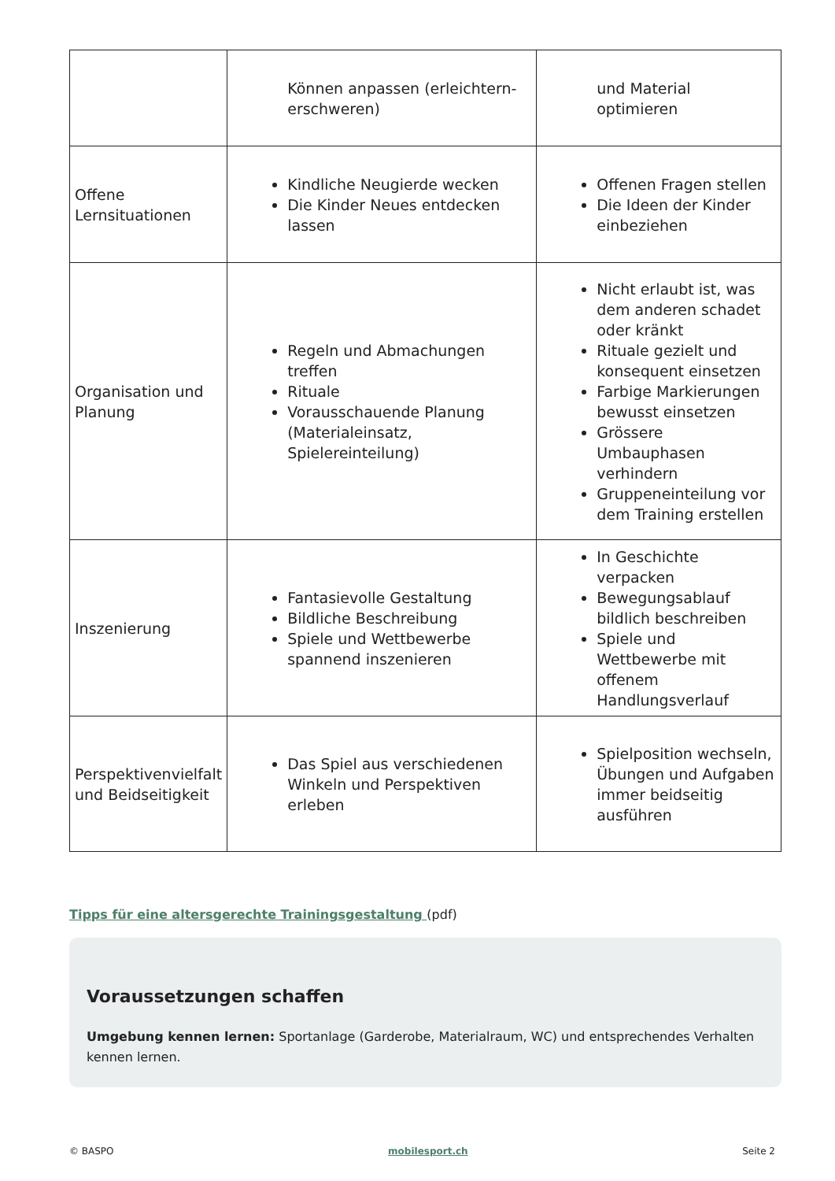| | Können anpassen (erleichtern-erschweren) | und Material optimieren |
| Offene Lernsituationen | Kindliche Neugierde wecken Die Kinder Neues entdecken lassen | Offenen Fragen stellen Die Ideen der Kinder einbeziehen |
| Organisation und Planung | Regeln und Abmachungen treffen Rituale Vorausschauende Planung (Materialeinsatz, Spielereinteilung) | Nicht erlaubt ist, was dem anderen schadet oder kränkt Rituale gezielt und konsequent einsetzen Farbige Markierungen bewusst einsetzen Grössere Umbauphasen verhindern Gruppeneinteilung vor dem Training erstellen |
| Inszenierung | Fantasievolle Gestaltung Bildliche Beschreibung Spiele und Wettbewerbe spannend inszenieren | In Geschichte verpacken Bewegungsablauf bildlich beschreiben Spiele und Wettbewerbe mit offenem Handlungsverlauf |
| Perspektivenvielfalt und Beidseitigkeit | Das Spiel aus verschiedenen Winkeln und Perspektiven erleben | Spielposition wechseln, Übungen und Aufgaben immer beidseitig ausführen |
Tipps für eine altersgerechte Trainingsgestaltung (pdf)
Voraussetzungen schaffen
Umgebung kennen lernen: Sportanlage (Garderobe, Materialraum, WC) und entsprechendes Verhalten kennen lernen.
© BASPO mobilesport.ch Seite 2